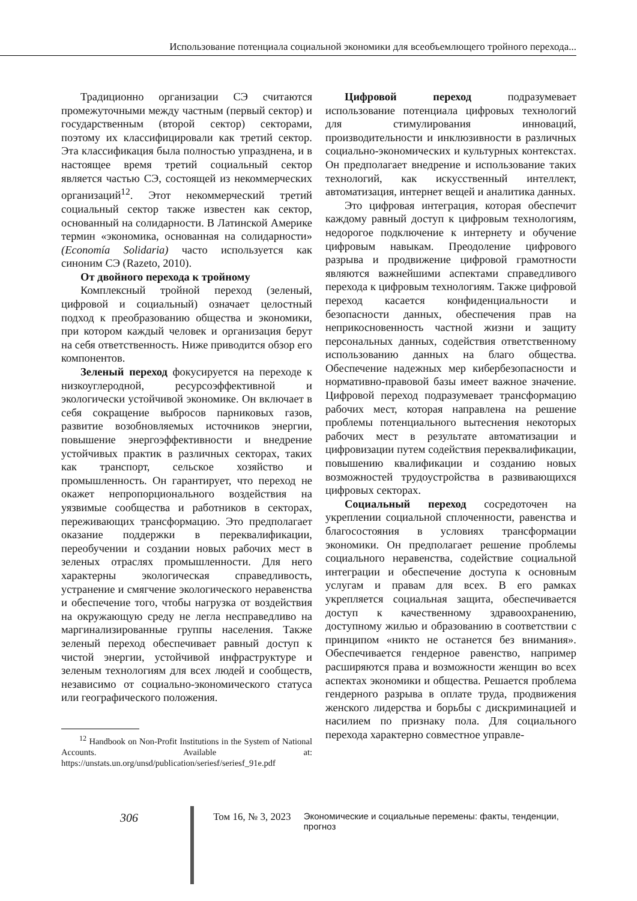Использование потенциала социальной экономики для всеобъемлющего тройного перехода...
Традиционно организации СЭ считаются промежуточными между частным (первый сектор) и государственным (второй сектор) секторами, поэтому их классифицировали как третий сектор. Эта классификация была полностью упразднена, и в настоящее время третий социальный сектор является частью СЭ, состоящей из некоммерческих организаций<sup>12</sup>. Этот некоммерческий третий социальный сектор также известен как сектор, основанный на солидарности. В Латинской Америке термин «экономика, основанная на солидарности» (Economía Solidaria) часто используется как синоним СЭ (Razeto, 2010).
От двойного перехода к тройному
Комплексный тройной переход (зеленый, цифровой и социальный) означает целостный подход к преобразованию общества и экономики, при котором каждый человек и организация берут на себя ответственность. Ниже приводится обзор его компонентов.
Зеленый переход фокусируется на переходе к низкоуглеродной, ресурсоэффективной и экологически устойчивой экономике. Он включает в себя сокращение выбросов парниковых газов, развитие возобновляемых источников энергии, повышение энергоэффективности и внедрение устойчивых практик в различных секторах, таких как транспорт, сельское хозяйство и промышленность. Он гарантирует, что переход не окажет непропорционального воздействия на уязвимые сообщества и работников в секторах, переживающих трансформацию. Это предполагает оказание поддержки в переквалификации, переобучении и создании новых рабочих мест в зеленых отраслях промышленности. Для него характерны экологическая справедливость, устранение и смягчение экологического неравенства и обеспечение того, чтобы нагрузка от воздействия на окружающую среду не легла несправедливо на маргинализированные группы населения. Также зеленый переход обеспечивает равный доступ к чистой энергии, устойчивой инфраструктуре и зеленым технологиям для всех людей и сообществ, независимо от социально-экономического статуса или географического положения.
<sup>12</sup> Handbook on Non-Profit Institutions in the System of National Accounts. Available at: https://unstats.un.org/unsd/publication/seriesf/seriesf_91e.pdf
Цифровой переход подразумевает использование потенциала цифровых технологий для стимулирования инноваций, производительности и инклюзивности в различных социально-экономических и культурных контекстах. Он предполагает внедрение и использование таких технологий, как искусственный интеллект, автоматизация, интернет вещей и аналитика данных.
Это цифровая интеграция, которая обеспечит каждому равный доступ к цифровым технологиям, недорогое подключение к интернету и обучение цифровым навыкам. Преодоление цифрового разрыва и продвижение цифровой грамотности являются важнейшими аспектами справедливого перехода к цифровым технологиям. Также цифровой переход касается конфиденциальности и безопасности данных, обеспечения прав на неприкосновенность частной жизни и защиту персональных данных, содействия ответственному использованию данных на благо общества. Обеспечение надежных мер кибербезопасности и нормативно-правовой базы имеет важное значение. Цифровой переход подразумевает трансформацию рабочих мест, которая направлена на решение проблемы потенциального вытеснения некоторых рабочих мест в результате автоматизации и цифровизации путем содействия переквалификации, повышению квалификации и созданию новых возможностей трудоустройства в развивающихся цифровых секторах.
Социальный переход сосредоточен на укреплении социальной сплоченности, равенства и благосостояния в условиях трансформации экономики. Он предполагает решение проблемы социального неравенства, содействие социальной интеграции и обеспечение доступа к основным услугам и правам для всех. В его рамках укрепляется социальная защита, обеспечивается доступ к качественному здравоохранению, доступному жилью и образованию в соответствии с принципом «никто не останется без внимания». Обеспечивается гендерное равенство, например расширяются права и возможности женщин во всех аспектах экономики и общества. Решается проблема гендерного разрыва в оплате труда, продвижения женского лидерства и борьбы с дискриминацией и насилием по признаку пола. Для социального перехода характерно совместное управле-
306 Том 16, № 3, 2023 Экономические и социальные перемены: факты, тенденции, прогноз